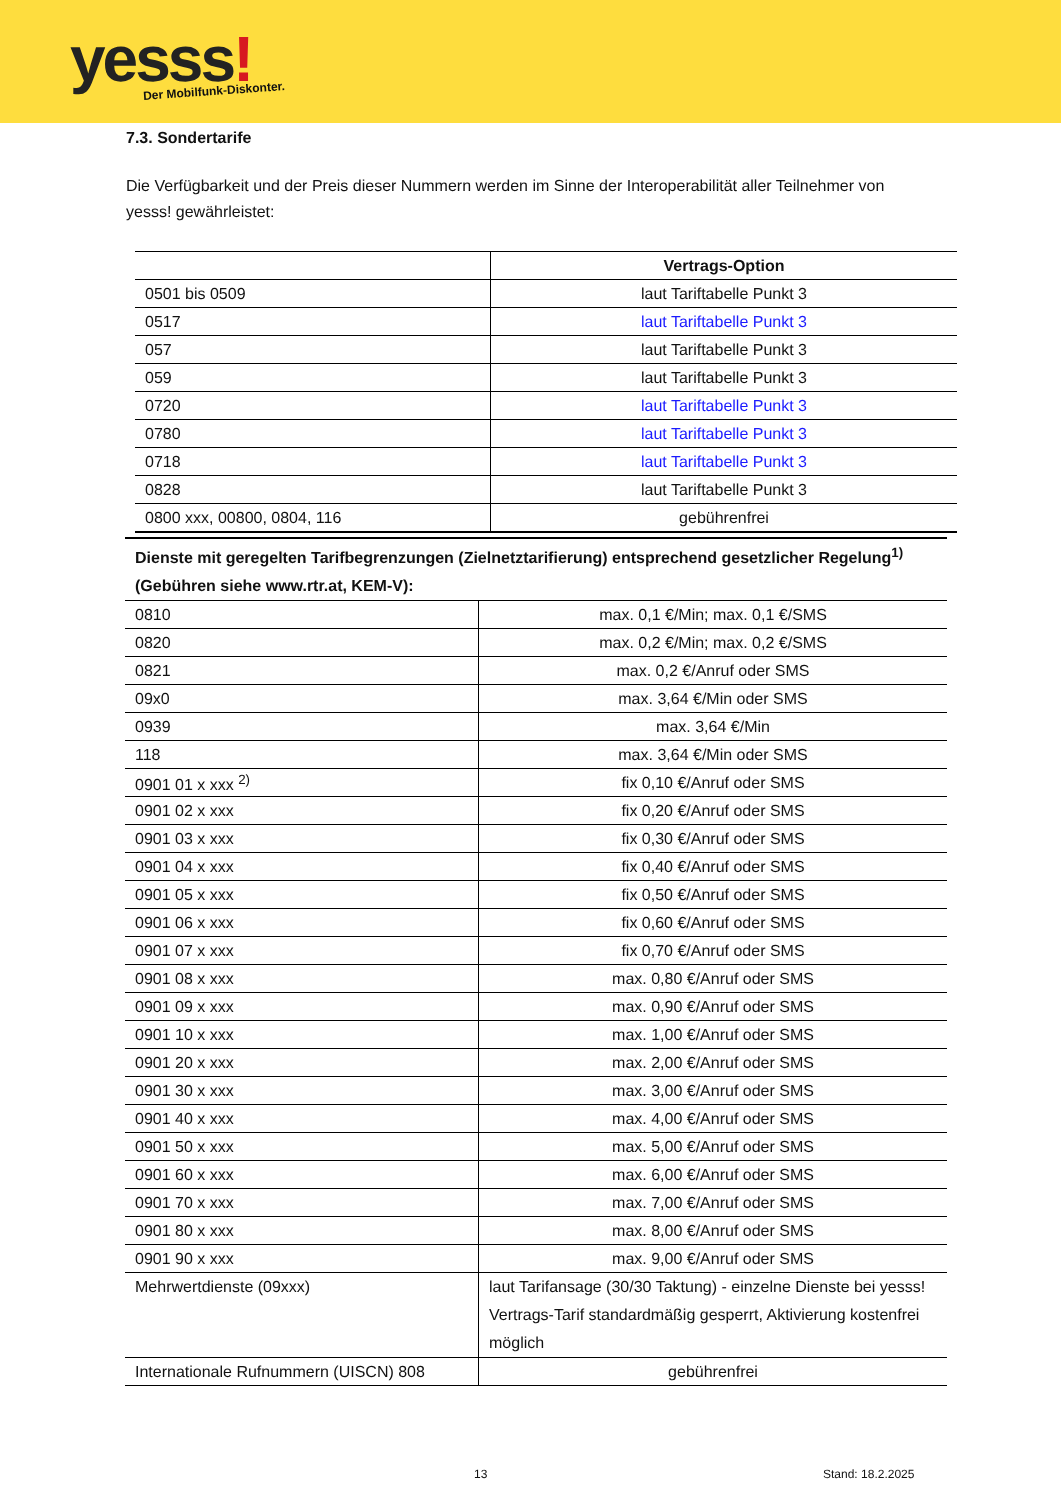yesss! Der Mobilfunk-Diskonter.
7.3. Sondertarife
Die Verfügbarkeit und der Preis dieser Nummern werden im Sinne der Interoperabilität aller Teilnehmer von yesss! gewährleistet:
| | Vertrags-Option |
| --- | --- |
| 0501 bis 0509 | laut Tariftabelle Punkt 3 |
| 0517 | laut Tariftabelle Punkt 3 |
| 057 | laut Tariftabelle Punkt 3 |
| 059 | laut Tariftabelle Punkt 3 |
| 0720 | laut Tariftabelle Punkt 3 |
| 0780 | laut Tariftabelle Punkt 3 |
| 0718 | laut Tariftabelle Punkt 3 |
| 0828 | laut Tariftabelle Punkt 3 |
| 0800 xxx, 00800, 0804, 116 | gebührenfrei |
| Dienste mit geregelten Tarifbegrenzungen (Zielnetztarifierung) entsprechend gesetzlicher Regelung<sup>1)</sup> (Gebühren siehe www.rtr.at, KEM-V): | |
| 0810 | max. 0,1 €/Min; max. 0,1 €/SMS |
| 0820 | max. 0,2 €/Min; max. 0,2 €/SMS |
| 0821 | max. 0,2 €/Anruf oder SMS |
| 09x0 | max. 3,64 €/Min oder SMS |
| 0939 | max. 3,64 €/Min |
| 118 | max. 3,64 €/Min oder SMS |
| 0901 01 x xxx <sup>2)</sup> | fix 0,10 €/Anruf oder SMS |
| 0901 02 x xxx | fix 0,20 €/Anruf oder SMS |
| 0901 03 x xxx | fix 0,30 €/Anruf oder SMS |
| 0901 04 x xxx | fix 0,40 €/Anruf oder SMS |
| 0901 05 x xxx | fix 0,50 €/Anruf oder SMS |
| 0901 06 x xxx | fix 0,60 €/Anruf oder SMS |
| 0901 07 x xxx | fix 0,70 €/Anruf oder SMS |
| 0901 08 x xxx | max. 0,80 €/Anruf oder SMS |
| 0901 09 x xxx | max. 0,90 €/Anruf oder SMS |
| 0901 10 x xxx | max. 1,00 €/Anruf oder SMS |
| 0901 20 x xxx | max. 2,00 €/Anruf oder SMS |
| 0901 30 x xxx | max. 3,00 €/Anruf oder SMS |
| 0901 40 x xxx | max. 4,00 €/Anruf oder SMS |
| 0901 50 x xxx | max. 5,00 €/Anruf oder SMS |
| 0901 60 x xxx | max. 6,00 €/Anruf oder SMS |
| 0901 70 x xxx | max. 7,00 €/Anruf oder SMS |
| 0901 80 x xxx | max. 8,00 €/Anruf oder SMS |
| 0901 90 x xxx | max. 9,00 €/Anruf oder SMS |
| Mehrwertdienste (09xxx) | laut Tarifansage (30/30 Taktung) - einzelne Dienste bei yesss! Vertrags-Tarif standardmäßig gesperrt, Aktivierung kostenfrei möglich |
| Internationale Rufnummern (UISCN) 808 | gebührenfrei |
13 Stand: 18.2.2025